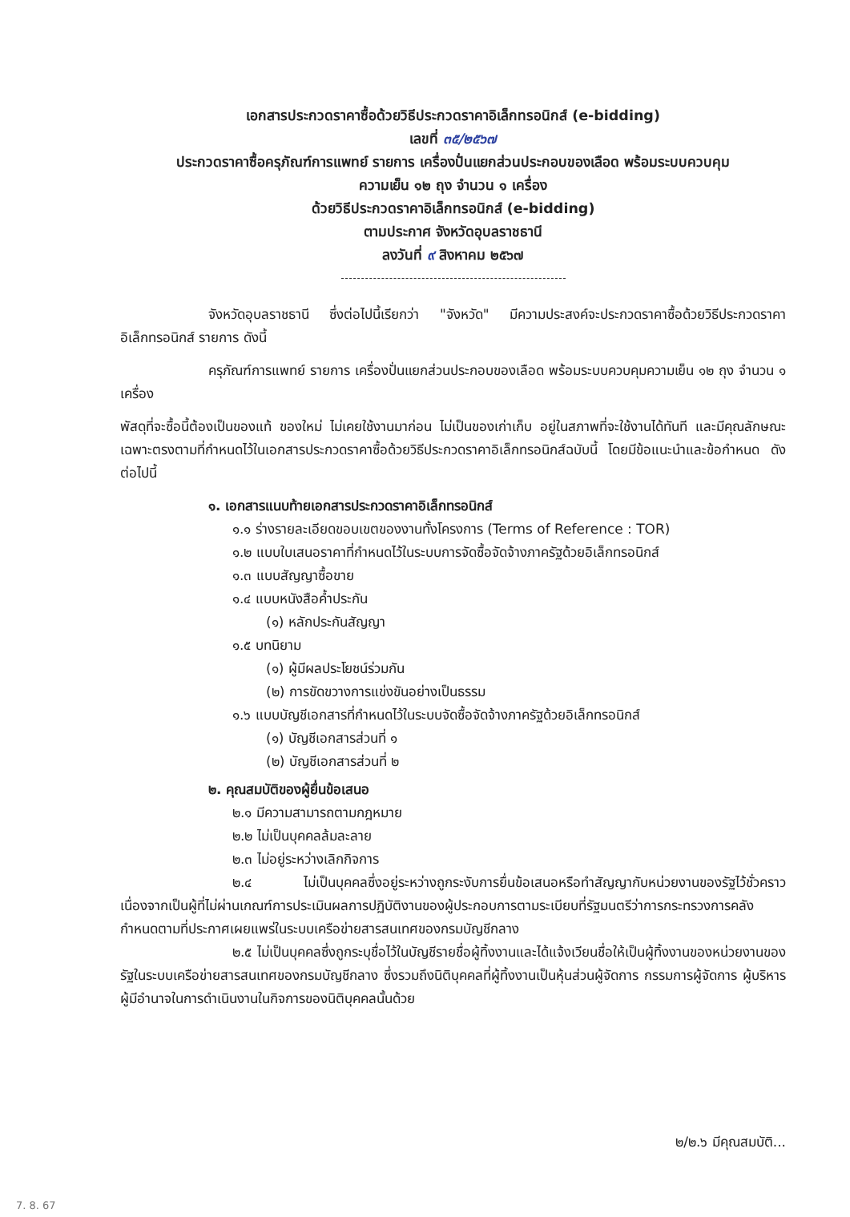เอกสารประกวดราคาซื้อด้วยวิธีประกวดราคาอิเล็กทรอนิกส์ (e-bidding)
เลขที่ ๓๕/๒๕๖๗
ประกวดราคาซื้อครุภัณฑ์การแพทย์ รายการ เครื่องปั่นแยกส่วนประกอบของเลือด พร้อมระบบควบคุม
ความเย็น ๑๒ ถุง จำนวน ๑ เครื่อง
ด้วยวิธีประกวดราคาอิเล็กทรอนิกส์ (e-bidding)
ตามประกาศ จังหวัดอุบลราชธานี
ลงวันที่ ๙ สิงหาคม ๒๕๖๗
จังหวัดอุบลราชธานี ซึ่งต่อไปนี้เรียกว่า "จังหวัด" มีความประสงค์จะประกวดราคาซื้อด้วยวิธีประกวดราคาอิเล็กทรอนิกส์ รายการ ดังนี้
ครุภัณฑ์การแพทย์ รายการ เครื่องปั่นแยกส่วนประกอบของเลือด พร้อมระบบควบคุมความเย็น ๑๒ ถุง จำนวน ๑ เครื่อง
พัสดุที่จะซื้อนี้ต้องเป็นของแท้ ของใหม่ ไม่เคยใช้งานมาก่อน ไม่เป็นของเก่าเก็บ อยู่ในสภาพที่จะใช้งานได้ทันที และมีคุณลักษณะเฉพาะตรงตามที่กำหนดไว้ในเอกสารประกวดราคาซื้อด้วยวิธีประกวดราคาอิเล็กทรอนิกส์ฉบับนี้ โดยมีข้อแนะนำและข้อกำหนด ดังต่อไปนี้
๑. เอกสารแนบท้ายเอกสารประกวดราคาอิเล็กทรอนิกส์
๑.๑ ร่างรายละเอียดขอบเขตของงานทั้งโครงการ (Terms of Reference : TOR)
๑.๒ แบบใบเสนอราคาที่กำหนดไว้ในระบบการจัดซื้อจัดจ้างภาครัฐด้วยอิเล็กทรอนิกส์
๑.๓ แบบสัญญาซื้อขาย
๑.๔ แบบหนังสือค้ำประกัน
(๑) หลักประกันสัญญา
๑.๕ บทนิยาม
(๑) ผู้มีผลประโยชน์ร่วมกัน
(๒) การขัดขวางการแข่งขันอย่างเป็นธรรม
๑.๖ แบบบัญชีเอกสารที่กำหนดไว้ในระบบจัดซื้อจัดจ้างภาครัฐด้วยอิเล็กทรอนิกส์
(๑) บัญชีเอกสารส่วนที่ ๑
(๒) บัญชีเอกสารส่วนที่ ๒
๒. คุณสมบัติของผู้ยื่นข้อเสนอ
๒.๑ มีความสามารถตามกฎหมาย
๒.๒ ไม่เป็นบุคคลล้มละลาย
๒.๓ ไม่อยู่ระหว่างเลิกกิจการ
๒.๔ ไม่เป็นบุคคลซึ่งอยู่ระหว่างถูกระงับการยื่นข้อเสนอหรือทำสัญญากับหน่วยงานของรัฐไว้ชั่วคราว เนื่องจากเป็นผู้ที่ไม่ผ่านเกณฑ์การประเมินผลการปฏิบัติงานของผู้ประกอบการตามระเบียบที่รัฐมนตรีว่าการกระทรวงการคลังกำหนดตามที่ประกาศเผยแพร่ในระบบเครือข่ายสารสนเทศของกรมบัญชีกลาง
๒.๕ ไม่เป็นบุคคลซึ่งถูกระบุชื่อไว้ในบัญชีรายชื่อผู้ทิ้งงานและได้แจ้งเวียนชื่อให้เป็นผู้ทิ้งงานของหน่วยงานของรัฐในระบบเครือข่ายสารสนเทศของกรมบัญชีกลาง ซึ่งรวมถึงนิติบุคคลที่ผู้ทิ้งงานเป็นหุ้นส่วนผู้จัดการ กรรมการผู้จัดการ ผู้บริหาร ผู้มีอำนาจในการดำเนินงานในกิจการของนิติบุคคลนั้นด้วย
๒/๒.๖ มีคุณสมบัติ...
7. 8. 67